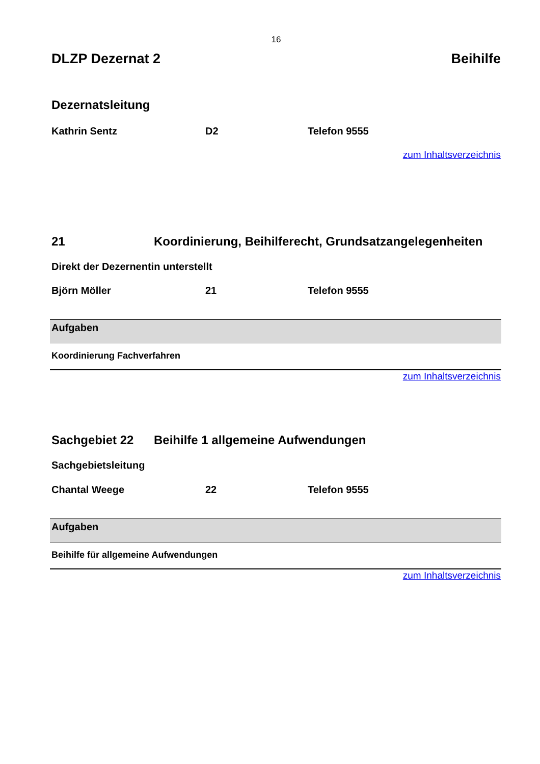16
DLZP Dezernat 2 Beihilfe
Dezernatsleitung
Kathrin Sentz D2 Telefon 9555
zum Inhaltsverzeichnis
21 Koordinierung, Beihilferecht, Grundsatzangelegenheiten
Direkt der Dezernentin unterstellt
Björn Möller 21 Telefon 9555
| Aufgaben |
| --- |
| Koordinierung Fachverfahren |
zum Inhaltsverzeichnis
Sachgebiet 22 Beihilfe 1 allgemeine Aufwendungen
Sachgebietsleitung
Chantal Weege 22 Telefon 9555
| Aufgaben |
| --- |
| Beihilfe für allgemeine Aufwendungen |
zum Inhaltsverzeichnis